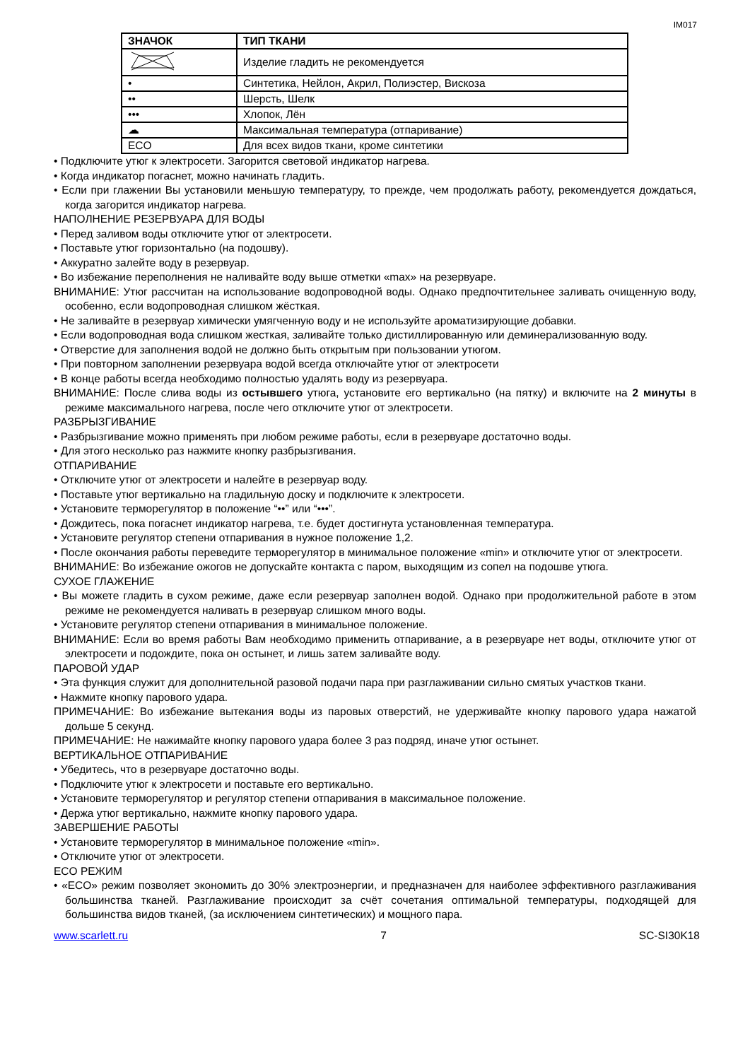IM017
| ЗНАЧОК | ТИП ТКАНИ |
| --- | --- |
| | Изделие гладить не рекомендуется |
| • | Синтетика, Нейлон, Акрил, Полиэстер, Вискоза |
| •• | Шерсть, Шелк |
| ••• | Хлопок, Лён |
| ☁ | Максимальная температура (отпаривание) |
| ECO | Для всех видов ткани, кроме синтетики |
• Подключите утюг к электросети. Загорится световой индикатор нагрева.
• Когда индикатор погаснет, можно начинать гладить.
• Если при глажении Вы установили меньшую температуру, то прежде, чем продолжать работу, рекомендуется дождаться, когда загорится индикатор нагрева.
НАПОЛНЕНИЕ РЕЗЕРВУАРА ДЛЯ ВОДЫ
• Перед заливом воды отключите утюг от электросети.
• Поставьте утюг горизонтально (на подошву).
• Аккуратно залейте воду в резервуар.
• Во избежание переполнения не наливайте воду выше отметки «max» на резервуаре.
ВНИМАНИЕ: Утюг рассчитан на использование водопроводной воды. Однако предпочтительнее заливать очищенную воду, особенно, если водопроводная слишком жёсткая.
• Не заливайте в резервуар химически умягченную воду и не используйте ароматизирующие добавки.
• Если водопроводная вода слишком жесткая, заливайте только дистиллированную или деминерализованную воду.
• Отверстие для заполнения водой не должно быть открытым при пользовании утюгом.
• При повторном заполнении резервуара водой всегда отключайте утюг от электросети
• В конце работы всегда необходимо полностью удалять воду из резервуара.
ВНИМАНИЕ: После слива воды из остывшего утюга, установите его вертикально (на пятку) и включите на 2 минуты в режиме максимального нагрева, после чего отключите утюг от электросети.
РАЗБРЫЗГИВАНИЕ
• Разбрызгивание можно применять при любом режиме работы, если в резервуаре достаточно воды.
• Для этого несколько раз нажмите кнопку разбрызгивания.
ОТПАРИВАНИЕ
• Отключите утюг от электросети и налейте в резервуар воду.
• Поставьте утюг вертикально на гладильную доску и подключите к электросети.
• Установите терморегулятор в положение “••” или “•••”.
• Дождитесь, пока погаснет индикатор нагрева, т.е. будет достигнута установленная температура.
• Установите регулятор степени отпаривания в нужное положение 1,2.
• После окончания работы переведите терморегулятор в минимальное положение «min» и отключите утюг от электросети.
ВНИМАНИЕ: Во избежание ожогов не допускайте контакта с паром, выходящим из сопел на подошве утюга.
СУХОЕ ГЛАЖЕНИЕ
• Вы можете гладить в сухом режиме, даже если резервуар заполнен водой. Однако при продолжительной работе в этом режиме не рекомендуется наливать в резервуар слишком много воды.
• Установите регулятор степени отпаривания в минимальное положение.
ВНИМАНИЕ: Если во время работы Вам необходимо применить отпаривание, а в резервуаре нет воды, отключите утюг от электросети и подождите, пока он остынет, и лишь затем заливайте воду.
ПАРОВОЙ УДАР
• Эта функция служит для дополнительной разовой подачи пара при разглаживании сильно смятых участков ткани.
• Нажмите кнопку парового удара.
ПРИМЕЧАНИЕ: Во избежание вытекания воды из паровых отверстий, не удерживайте кнопку парового удара нажатой дольше 5 секунд.
ПРИМЕЧАНИЕ: Не нажимайте кнопку парового удара более 3 раз подряд, иначе утюг остынет.
ВЕРТИКАЛЬНОЕ ОТПАРИВАНИЕ
• Убедитесь, что в резервуаре достаточно воды.
• Подключите утюг к электросети и поставьте его вертикально.
• Установите терморегулятор и регулятор степени отпаривания в максимальное положение.
• Держа утюг вертикально, нажмите кнопку парового удара.
ЗАВЕРШЕНИЕ РАБОТЫ
• Установите терморегулятор в минимальное положение «min».
• Отключите утюг от электросети.
ECO РЕЖИМ
• «ECO» режим позволяет экономить до 30% электроэнергии, и предназначен для наиболее эффективного разглаживания большинства тканей. Разглаживание происходит за счёт сочетания оптимальной температуры, подходящей для большинства видов тканей, (за исключением синтетических) и мощного пара.
www.scarlett.ru 7 SC-SI30K18